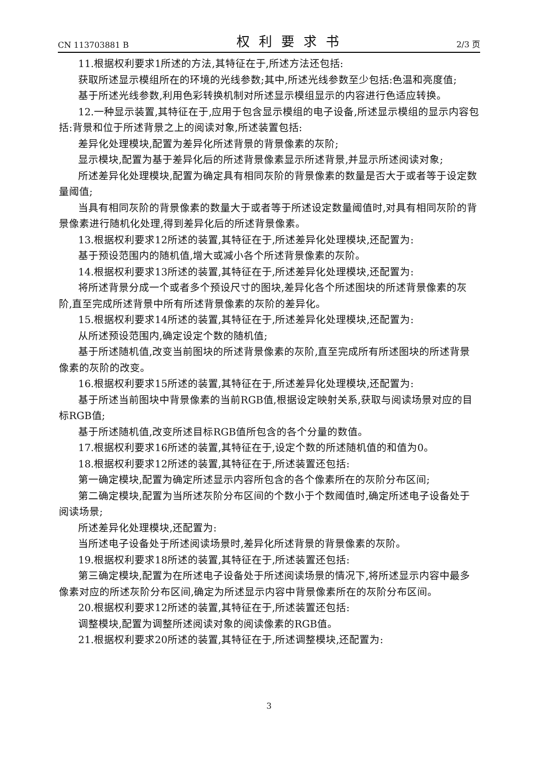CN 113703881 B 权利要求书 2/3 页
11.根据权利要求1所述的方法,其特征在于,所述方法还包括:
获取所述显示模组所在的环境的光线参数;其中,所述光线参数至少包括:色温和亮度值;
基于所述光线参数,利用色彩转换机制对所述显示模组显示的内容进行色适应转换。
12.一种显示装置,其特征在于,应用于包含显示模组的电子设备,所述显示模组的显示内容包括:背景和位于所述背景之上的阅读对象,所述装置包括:
差异化处理模块,配置为差异化所述背景的背景像素的灰阶;
显示模块,配置为基于差异化后的所述背景像素显示所述背景,并显示所述阅读对象;
所述差异化处理模块,配置为确定具有相同灰阶的背景像素的数量是否大于或者等于设定数量阈值;
当具有相同灰阶的背景像素的数量大于或者等于所述设定数量阈值时,对具有相同灰阶的背景像素进行随机化处理,得到差异化后的所述背景像素。
13.根据权利要求12所述的装置,其特征在于,所述差异化处理模块,还配置为:
基于预设范围内的随机值,增大或减小各个所述背景像素的灰阶。
14.根据权利要求13所述的装置,其特征在于,所述差异化处理模块,还配置为:
将所述背景分成一个或者多个预设尺寸的图块,差异化各个所述图块的所述背景像素的灰阶,直至完成所述背景中所有所述背景像素的灰阶的差异化。
15.根据权利要求14所述的装置,其特征在于,所述差异化处理模块,还配置为:
从所述预设范围内,确定设定个数的随机值;
基于所述随机值,改变当前图块的所述背景像素的灰阶,直至完成所有所述图块的所述背景像素的灰阶的改变。
16.根据权利要求15所述的装置,其特征在于,所述差异化处理模块,还配置为:
基于所述当前图块中背景像素的当前RGB值,根据设定映射关系,获取与阅读场景对应的目标RGB值;
基于所述随机值,改变所述目标RGB值所包含的各个分量的数值。
17.根据权利要求16所述的装置,其特征在于,设定个数的所述随机值的和值为0。
18.根据权利要求12所述的装置,其特征在于,所述装置还包括:
第一确定模块,配置为确定所述显示内容所包含的各个像素所在的灰阶分布区间;
第二确定模块,配置为当所述灰阶分布区间的个数小于个数阈值时,确定所述电子设备处于阅读场景;
所述差异化处理模块,还配置为:
当所述电子设备处于所述阅读场景时,差异化所述背景的背景像素的灰阶。
19.根据权利要求18所述的装置,其特征在于,所述装置还包括:
第三确定模块,配置为在所述电子设备处于所述阅读场景的情况下,将所述显示内容中最多像素对应的所述灰阶分布区间,确定为所述显示内容中背景像素所在的灰阶分布区间。
20.根据权利要求12所述的装置,其特征在于,所述装置还包括:
调整模块,配置为调整所述阅读对象的阅读像素的RGB值。
21.根据权利要求20所述的装置,其特征在于,所述调整模块,还配置为:
3